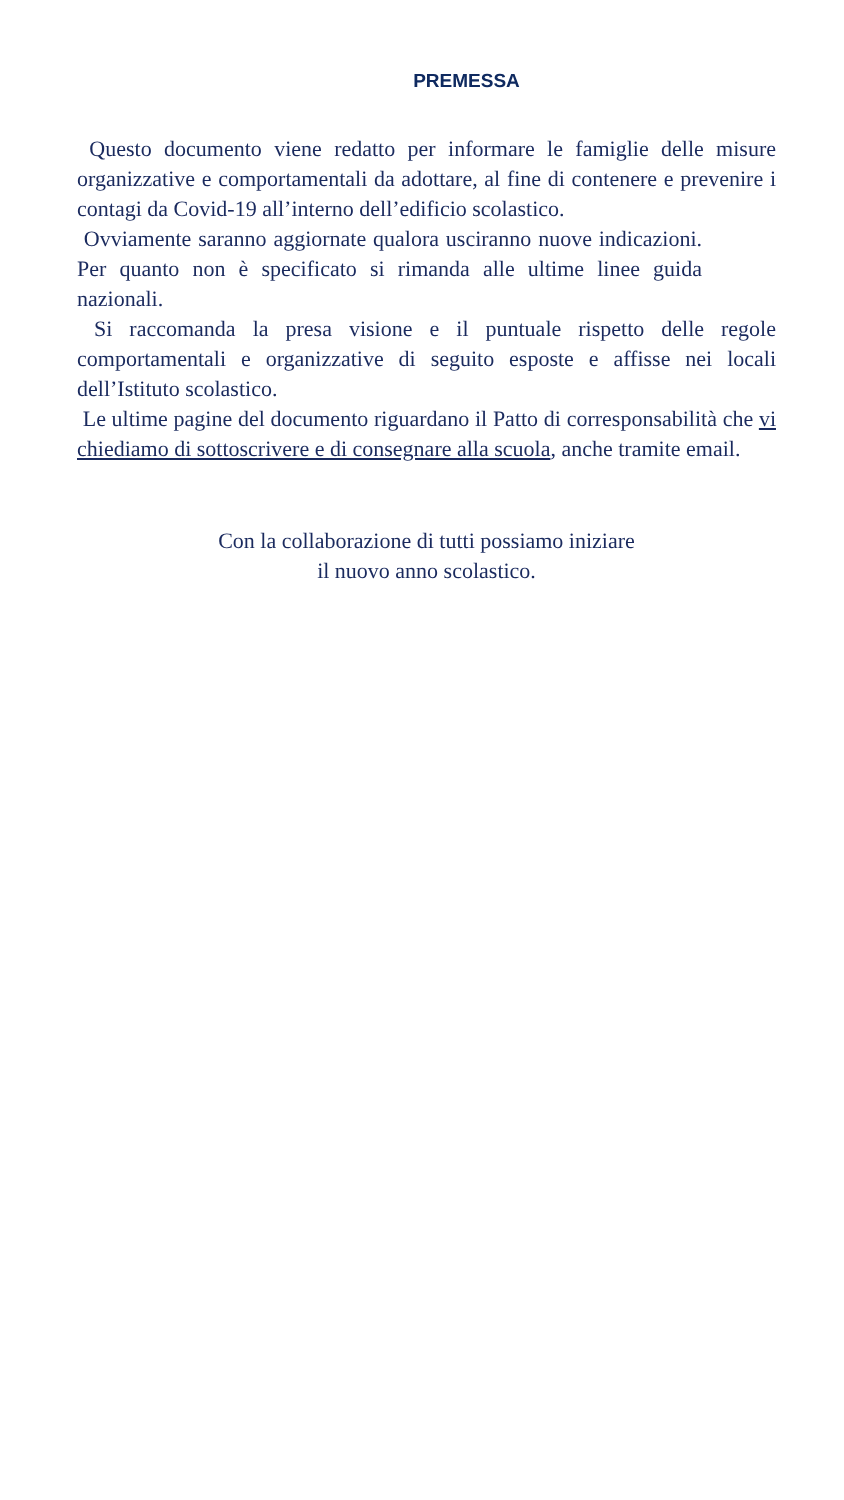PREMESSA
Questo documento viene redatto per informare le famiglie delle misure organizzative e comportamentali da adottare, al fine di contenere e prevenire i contagi da Covid-19 all’interno dell’edificio scolastico.
Ovviamente saranno aggiornate qualora usciranno nuove indicazioni. Per quanto non è specificato si rimanda alle ultime linee guida nazionali.
Si raccomanda la presa visione e il puntuale rispetto delle regole comportamentali e organizzative di seguito esposte e affisse nei locali dell’Istituto scolastico.
Le ultime pagine del documento riguardano il Patto di corresponsabilità che vi chiediamo di sottoscrivere e di consegnare alla scuola, anche tramite email.
Con la collaborazione di tutti possiamo iniziare
il nuovo anno scolastico.